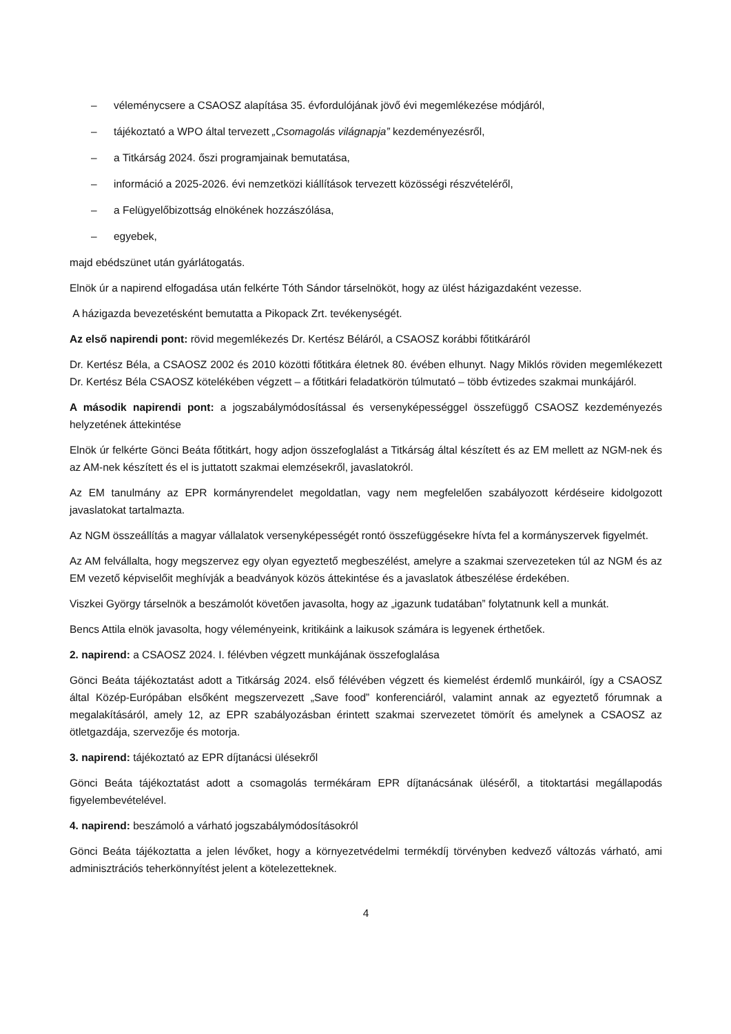– véleménycsere a CSAOSZ alapítása 35. évfordulójának jövő évi megemlékezése módjáról,
– tájékoztató a WPO által tervezett „Csomagolás világnapja” kezdeményezésről,
– a Titkárság 2024. őszi programjainak bemutatása,
– információ a 2025-2026. évi nemzetközi kiállítások tervezett közösségi részvételéről,
– a Felügyelőbizottság elnökének hozzászólása,
– egyebek,
majd ebédszünet után gyárlátogatás.
Elnök úr a napirend elfogadása után felkérte Tóth Sándor társelnököt, hogy az ülést házigazdaként vezesse.
A házigazda bevezetésként bemutatta a Pikopack Zrt. tevékenységét.
Az első napirendi pont: rövid megemlékezés Dr. Kertész Béláról, a CSAOSZ korábbi főtitkáráról
Dr. Kertész Béla, a CSAOSZ 2002 és 2010 közötti főtitkára életnek 80. évében elhunyt. Nagy Miklós röviden megemlékezett Dr. Kertész Béla CSAOSZ kötelékében végzett – a főtitkári feladatkörön túlmutató – több évtizedes szakmai munkájáról.
A második napirendi pont: a jogszabálymódosítással és versenyképességgel összefüggő CSAOSZ kezdeményezés helyzetének áttekintése
Elnök úr felkérte Gönci Beáta főtitkárt, hogy adjon összefoglalást a Titkárság által készített és az EM mellett az NGM-nek és az AM-nek készített és el is juttatott szakmai elemzésekről, javaslatokról.
Az EM tanulmány az EPR kormányrendelet megoldatlan, vagy nem megfelelően szabályozott kérdéseire kidolgozott javaslatokat tartalmazta.
Az NGM összeállítás a magyar vállalatok versenyképességét rontó összefüggésekre hívta fel a kormányszervek figyelmét.
Az AM felvállalta, hogy megszervez egy olyan egyeztető megbeszélést, amelyre a szakmai szervezeteken túl az NGM és az EM vezető képviselőit meghívják a beadványok közös áttekintése és a javaslatok átbeszélése érdekében.
Viszkei György társelnök a beszámolót követően javasolta, hogy az „igazunk tudatában” folytatnunk kell a munkát.
Bencs Attila elnök javasolta, hogy véleményeink, kritikáink a laikusok számára is legyenek érthetőek.
2. napirend: a CSAOSZ 2024. I. félévben végzett munkájának összefoglalása
Gönci Beáta tájékoztatást adott a Titkárság 2024. első félévében végzett és kiemelést érdemlő munkáiról, így a CSAOSZ által Közép-Európában elsőként megszervezett „Save food” konferenciáról, valamint annak az egyeztető fórumnak a megalakításáról, amely 12, az EPR szabályozásban érintett szakmai szervezetet tömörít és amelynek a CSAOSZ az ötletgazdája, szervezője és motorja.
3. napirend: tájékoztató az EPR díjtanácsi ülésekről
Gönci Beáta tájékoztatást adott a csomagolás termékáram EPR díjtanácsának üléséről, a titoktartási megállapodás figyelembevételével.
4. napirend: beszámoló a várható jogszabálymódosításokról
Gönci Beáta tájékoztatta a jelen lévőket, hogy a környezetvédelmi termékdíj törvényben kedvező változás várható, ami adminisztrációs teherkönnyítést jelent a kötelezetteknek.
4